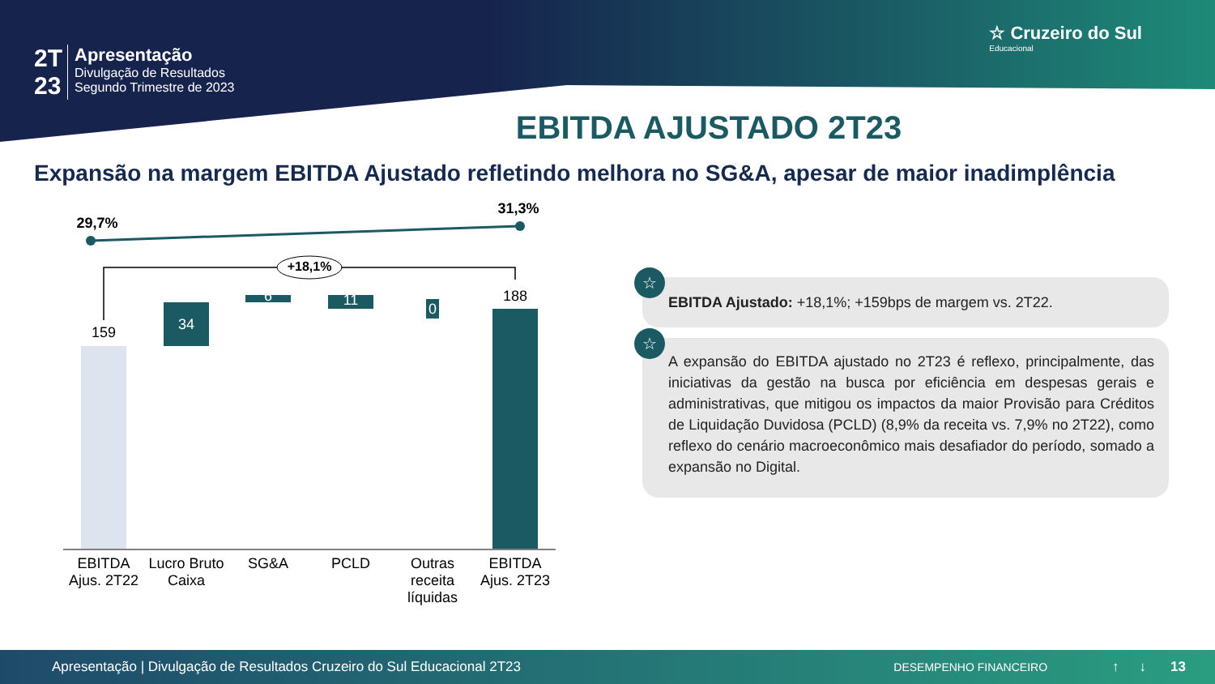2T
23
Apresentação
Divulgação de Resultados
Segundo Trimestre de 2023
☆ Cruzeiro do Sul
Educacional
EBITDA AJUSTADO 2T23
Expansão na margem EBITDA Ajustado refletindo melhora no SG&A, apesar de maior inadimplência
29,7%
31,3%
+18,1%
159 34
6 11
0
188
EBITDA Ajus. 2T22
Lucro Bruto Caixa
SG&A PCLD
Outras receita líquidas
EBITDA Ajus. 2T23
☆
EBITDA Ajustado: +18,1%; +159bps de margem vs. 2T22.
☆
A expansão do EBITDA ajustado no 2T23 é reflexo, principalmente, das iniciativas da gestão na busca por eficiência em despesas gerais e administrativas, que mitigou os impactos da maior Provisão para Créditos de Liquidação Duvidosa (PCLD) (8,9% da receita vs. 7,9% no 2T22), como reflexo do cenário macroeconômico mais desafiador do período, somado a expansão no Digital.
Apresentação | Divulgação de Resultados Cruzeiro do Sul Educacional 2T23 DESEMPENHO FINANCEIRO ↑ ↓ 13